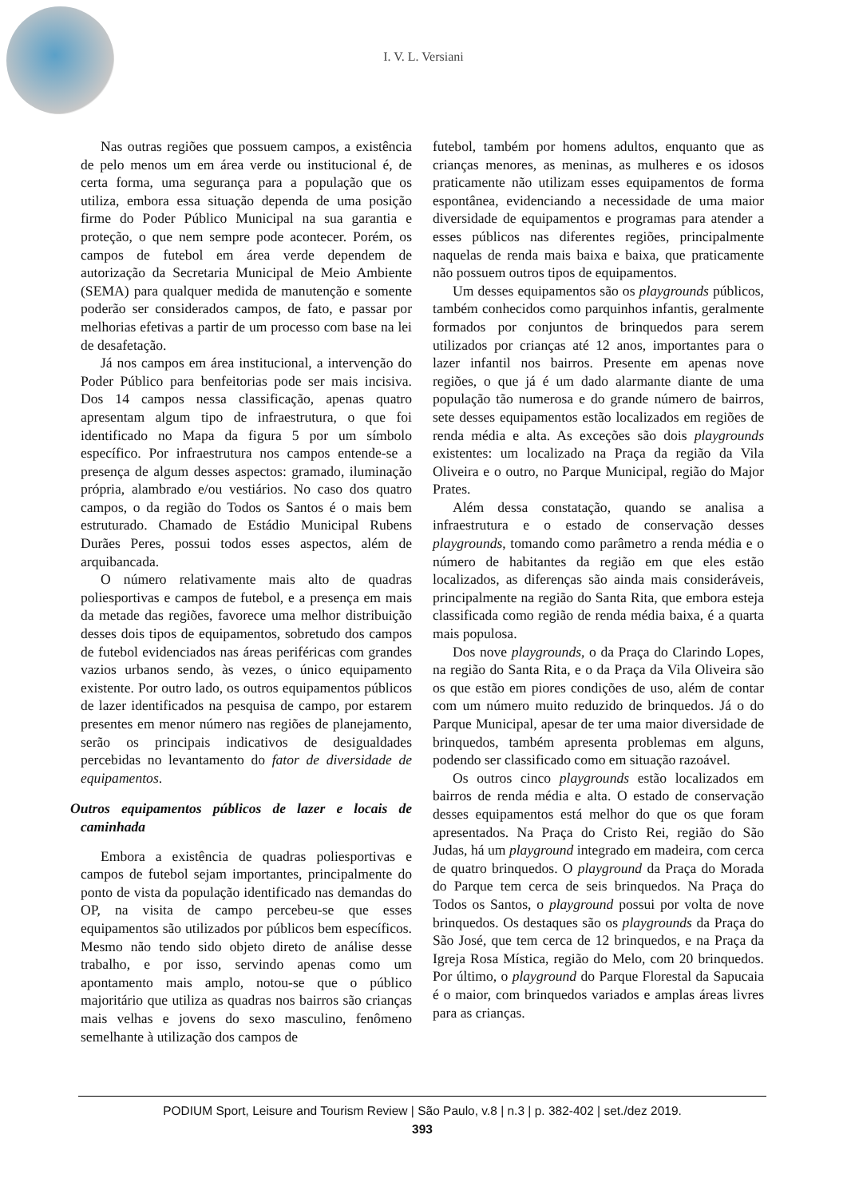I. V. L. Versiani
Nas outras regiões que possuem campos, a existência de pelo menos um em área verde ou institucional é, de certa forma, uma segurança para a população que os utiliza, embora essa situação dependa de uma posição firme do Poder Público Municipal na sua garantia e proteção, o que nem sempre pode acontecer. Porém, os campos de futebol em área verde dependem de autorização da Secretaria Municipal de Meio Ambiente (SEMA) para qualquer medida de manutenção e somente poderão ser considerados campos, de fato, e passar por melhorias efetivas a partir de um processo com base na lei de desafetação.
Já nos campos em área institucional, a intervenção do Poder Público para benfeitorias pode ser mais incisiva. Dos 14 campos nessa classificação, apenas quatro apresentam algum tipo de infraestrutura, o que foi identificado no Mapa da figura 5 por um símbolo específico. Por infraestrutura nos campos entende-se a presença de algum desses aspectos: gramado, iluminação própria, alambrado e/ou vestiários. No caso dos quatro campos, o da região do Todos os Santos é o mais bem estruturado. Chamado de Estádio Municipal Rubens Durães Peres, possui todos esses aspectos, além de arquibancada.
O número relativamente mais alto de quadras poliesportivas e campos de futebol, e a presença em mais da metade das regiões, favorece uma melhor distribuição desses dois tipos de equipamentos, sobretudo dos campos de futebol evidenciados nas áreas periféricas com grandes vazios urbanos sendo, às vezes, o único equipamento existente. Por outro lado, os outros equipamentos públicos de lazer identificados na pesquisa de campo, por estarem presentes em menor número nas regiões de planejamento, serão os principais indicativos de desigualdades percebidas no levantamento do fator de diversidade de equipamentos.
Outros equipamentos públicos de lazer e locais de caminhada
Embora a existência de quadras poliesportivas e campos de futebol sejam importantes, principalmente do ponto de vista da população identificado nas demandas do OP, na visita de campo percebeu-se que esses equipamentos são utilizados por públicos bem específicos. Mesmo não tendo sido objeto direto de análise desse trabalho, e por isso, servindo apenas como um apontamento mais amplo, notou-se que o público majoritário que utiliza as quadras nos bairros são crianças mais velhas e jovens do sexo masculino, fenômeno semelhante à utilização dos campos de
futebol, também por homens adultos, enquanto que as crianças menores, as meninas, as mulheres e os idosos praticamente não utilizam esses equipamentos de forma espontânea, evidenciando a necessidade de uma maior diversidade de equipamentos e programas para atender a esses públicos nas diferentes regiões, principalmente naquelas de renda mais baixa e baixa, que praticamente não possuem outros tipos de equipamentos.
Um desses equipamentos são os playgrounds públicos, também conhecidos como parquinhos infantis, geralmente formados por conjuntos de brinquedos para serem utilizados por crianças até 12 anos, importantes para o lazer infantil nos bairros. Presente em apenas nove regiões, o que já é um dado alarmante diante de uma população tão numerosa e do grande número de bairros, sete desses equipamentos estão localizados em regiões de renda média e alta. As exceções são dois playgrounds existentes: um localizado na Praça da região da Vila Oliveira e o outro, no Parque Municipal, região do Major Prates.
Além dessa constatação, quando se analisa a infraestrutura e o estado de conservação desses playgrounds, tomando como parâmetro a renda média e o número de habitantes da região em que eles estão localizados, as diferenças são ainda mais consideráveis, principalmente na região do Santa Rita, que embora esteja classificada como região de renda média baixa, é a quarta mais populosa.
Dos nove playgrounds, o da Praça do Clarindo Lopes, na região do Santa Rita, e o da Praça da Vila Oliveira são os que estão em piores condições de uso, além de contar com um número muito reduzido de brinquedos. Já o do Parque Municipal, apesar de ter uma maior diversidade de brinquedos, também apresenta problemas em alguns, podendo ser classificado como em situação razoável.
Os outros cinco playgrounds estão localizados em bairros de renda média e alta. O estado de conservação desses equipamentos está melhor do que os que foram apresentados. Na Praça do Cristo Rei, região do São Judas, há um playground integrado em madeira, com cerca de quatro brinquedos. O playground da Praça do Morada do Parque tem cerca de seis brinquedos. Na Praça do Todos os Santos, o playground possui por volta de nove brinquedos. Os destaques são os playgrounds da Praça do São José, que tem cerca de 12 brinquedos, e na Praça da Igreja Rosa Mística, região do Melo, com 20 brinquedos. Por último, o playground do Parque Florestal da Sapucaia é o maior, com brinquedos variados e amplas áreas livres para as crianças.
PODIUM Sport, Leisure and Tourism Review | São Paulo, v.8 | n.3 | p. 382-402 | set./dez 2019.
393